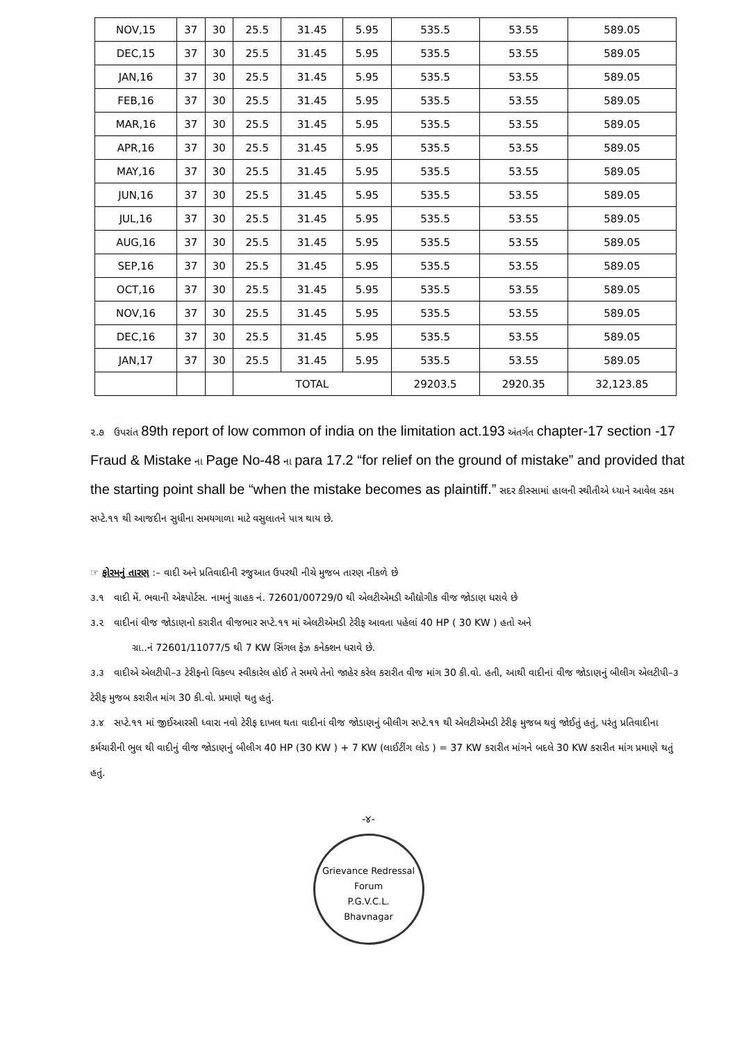| NOV,15 | 37 | 30 | 25.5 | 31.45 | 5.95 | 535.5 | 53.55 | 589.05 |
| DEC,15 | 37 | 30 | 25.5 | 31.45 | 5.95 | 535.5 | 53.55 | 589.05 |
| JAN,16 | 37 | 30 | 25.5 | 31.45 | 5.95 | 535.5 | 53.55 | 589.05 |
| FEB,16 | 37 | 30 | 25.5 | 31.45 | 5.95 | 535.5 | 53.55 | 589.05 |
| MAR,16 | 37 | 30 | 25.5 | 31.45 | 5.95 | 535.5 | 53.55 | 589.05 |
| APR,16 | 37 | 30 | 25.5 | 31.45 | 5.95 | 535.5 | 53.55 | 589.05 |
| MAY,16 | 37 | 30 | 25.5 | 31.45 | 5.95 | 535.5 | 53.55 | 589.05 |
| JUN,16 | 37 | 30 | 25.5 | 31.45 | 5.95 | 535.5 | 53.55 | 589.05 |
| JUL,16 | 37 | 30 | 25.5 | 31.45 | 5.95 | 535.5 | 53.55 | 589.05 |
| AUG,16 | 37 | 30 | 25.5 | 31.45 | 5.95 | 535.5 | 53.55 | 589.05 |
| SEP,16 | 37 | 30 | 25.5 | 31.45 | 5.95 | 535.5 | 53.55 | 589.05 |
| OCT,16 | 37 | 30 | 25.5 | 31.45 | 5.95 | 535.5 | 53.55 | 589.05 |
| NOV,16 | 37 | 30 | 25.5 | 31.45 | 5.95 | 535.5 | 53.55 | 589.05 |
| DEC,16 | 37 | 30 | 25.5 | 31.45 | 5.95 | 535.5 | 53.55 | 589.05 |
| JAN,17 | 37 | 30 | 25.5 | 31.45 | 5.95 | 535.5 | 53.55 | 589.05 |
| | | | TOTAL | | | 29203.5 | 2920.35 | 32,123.85 |
૨.૭ ઉપરાંત 89th report of low common of india on the limitation act.193 અંતર્ગત chapter-17 section -17 Fraud & Mistake ના Page No-48 ના para 17.2 “for relief on the ground of mistake” and provided that the starting point shall be “when the mistake becomes as plaintiff.” સદર કીસ્સામાં હાલની સ્થીતીએ ધ્યાને આવેલ રકમ સપ્ટે.૧૧ થી આજદીન સુધીના સમયગાળા માટે વસુલાતને પાત્ર થાય છે.
☞ ફોરમનું તારણ :– વાદી અને પ્રતિવાદીની રજુઆત ઉપરથી નીચે મુજબ તારણ નીકળે છે
૩.૧ વાદી મેં. ભવાની એક્ષ્પોર્ટસ. નામનું ગ્રાહક નં. 72601/00729/0 થી એલટીએમડી ઔદ્યોગીક વીજ જોડાણ ધરાવે છે
૩.૨ વાદીનાં વીજ જોડાણનો કરારીત વીજભાર સપ્ટે.૧૧ માં એલટીએમડી ટેરીફ આવતા પહેલાં 40 HP ( 30 KW ) હતો અને
ગ્રા..નં 72601/11077/5 થી 7 KW સિંગલ ફેઝ કનેક્શન ધરાવે છે.
૩.૩ વાદીએ એલટીપી–૩ ટેરીફનો વિકલ્પ સ્વીકારેલ હોઈ તે સમયે તેનો જાહેર કરેલ કરારીત વીજ માંગ 30 કી.વો. હતી, આથી વાદીનાં વીજ જોડાણનું બીલીગ એલટીપી–૩ ટેરીફ મુજબ કરારીત માંગ 30 કી.વો. પ્રમાણે થતુ હતું.
૩.૪ સપ્ટે.૧૧ માં જીઈઆરસી ધ્વારા નવો ટેરીફ દાખલ થતા વાદીનાં વીજ જોડાણનું બીલીગ સપ્ટે.૧૧ થી એલટીએમડી ટેરીફ મુજબ થવું જોઈતું હતું, પરંતુ પ્રતિવાદીના કર્મચારીની ભુલ થી વાદીનું વીજ જોડાણનું બીલીગ 40 HP (30 KW ) + 7 KW (લાઈટીંગ લોડ ) = 37 KW કરારીત માંગને બદલે 30 KW કરારીત માંગ પ્રમાણે થતું હતું.
-૪-
Grievance Redressal Forum
P.G.V.C.L.
Bhavnagar